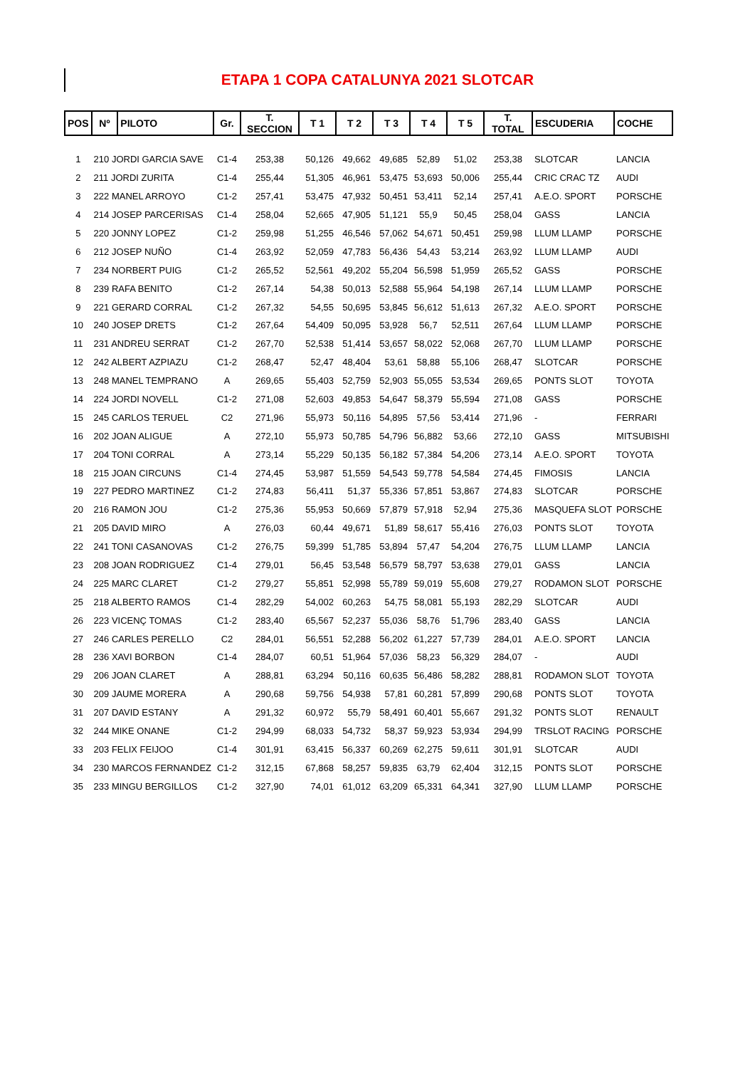ETAPA 1 COPA CATALUNYA 2021 SLOTCAR
| POS | Nº | PILOTO | Gr. | T. SECCION | T 1 | T 2 | T 3 | T 4 | T 5 | T. TOTAL | ESCUDERIA | COCHE |
| --- | --- | --- | --- | --- | --- | --- | --- | --- | --- | --- | --- | --- |
| 1 | 210 JORDI GARCIA SAVE | | C1-4 | 253,38 | 50,126 | 49,662 | 49,685 | 52,89 | 51,02 | 253,38 | SLOTCAR | LANCIA |
| 2 | 211 JORDI ZURITA | | C1-4 | 255,44 | 51,305 | 46,961 | 53,475 | 53,693 | 50,006 | 255,44 | CRIC CRAC TZ | AUDI |
| 3 | 222 MANEL ARROYO | | C1-2 | 257,41 | 53,475 | 47,932 | 50,451 | 53,411 | 52,14 | 257,41 | A.E.O. SPORT | PORSCHE |
| 4 | 214 JOSEP PARCERISAS | | C1-4 | 258,04 | 52,665 | 47,905 | 51,121 | 55,9 | 50,45 | 258,04 | GASS | LANCIA |
| 5 | 220 JONNY LOPEZ | | C1-2 | 259,98 | 51,255 | 46,546 | 57,062 | 54,671 | 50,451 | 259,98 | LLUM LLAMP | PORSCHE |
| 6 | 212 JOSEP NUÑO | | C1-4 | 263,92 | 52,059 | 47,783 | 56,436 | 54,43 | 53,214 | 263,92 | LLUM LLAMP | AUDI |
| 7 | 234 NORBERT PUIG | | C1-2 | 265,52 | 52,561 | 49,202 | 55,204 | 56,598 | 51,959 | 265,52 | GASS | PORSCHE |
| 8 | 239 RAFA BENITO | | C1-2 | 267,14 | 54,38 | 50,013 | 52,588 | 55,964 | 54,198 | 267,14 | LLUM LLAMP | PORSCHE |
| 9 | 221 GERARD CORRAL | | C1-2 | 267,32 | 54,55 | 50,695 | 53,845 | 56,612 | 51,613 | 267,32 | A.E.O. SPORT | PORSCHE |
| 10 | 240 JOSEP DRETS | | C1-2 | 267,64 | 54,409 | 50,095 | 53,928 | 56,7 | 52,511 | 267,64 | LLUM LLAMP | PORSCHE |
| 11 | 231 ANDREU SERRAT | | C1-2 | 267,70 | 52,538 | 51,414 | 53,657 | 58,022 | 52,068 | 267,70 | LLUM LLAMP | PORSCHE |
| 12 | 242 ALBERT AZPIAZU | | C1-2 | 268,47 | 52,47 | 48,404 | 53,61 | 58,88 | 55,106 | 268,47 | SLOTCAR | PORSCHE |
| 13 | 248 MANEL TEMPRANO | | A | 269,65 | 55,403 | 52,759 | 52,903 | 55,055 | 53,534 | 269,65 | PONTS SLOT | TOYOTA |
| 14 | 224 JORDI NOVELL | | C1-2 | 271,08 | 52,603 | 49,853 | 54,647 | 58,379 | 55,594 | 271,08 | GASS | PORSCHE |
| 15 | 245 CARLOS TERUEL | | C2 | 271,96 | 55,973 | 50,116 | 54,895 | 57,56 | 53,414 | 271,96 | - | FERRARI |
| 16 | 202 JOAN ALIGUE | | A | 272,10 | 55,973 | 50,785 | 54,796 | 56,882 | 53,66 | 272,10 | GASS | MITSUBISHI |
| 17 | 204 TONI CORRAL | | A | 273,14 | 55,229 | 50,135 | 56,182 | 57,384 | 54,206 | 273,14 | A.E.O. SPORT | TOYOTA |
| 18 | 215 JOAN CIRCUNS | | C1-4 | 274,45 | 53,987 | 51,559 | 54,543 | 59,778 | 54,584 | 274,45 | FIMOSIS | LANCIA |
| 19 | 227 PEDRO MARTINEZ | | C1-2 | 274,83 | 56,411 | 51,37 | 55,336 | 57,851 | 53,867 | 274,83 | SLOTCAR | PORSCHE |
| 20 | 216 RAMON JOU | | C1-2 | 275,36 | 55,953 | 50,669 | 57,879 | 57,918 | 52,94 | 275,36 | MASQUEFA SLOT | PORSCHE |
| 21 | 205 DAVID MIRO | | A | 276,03 | 60,44 | 49,671 | 51,89 | 58,617 | 55,416 | 276,03 | PONTS SLOT | TOYOTA |
| 22 | 241 TONI CASANOVAS | | C1-2 | 276,75 | 59,399 | 51,785 | 53,894 | 57,47 | 54,204 | 276,75 | LLUM LLAMP | LANCIA |
| 23 | 208 JOAN RODRIGUEZ | | C1-4 | 279,01 | 56,45 | 53,548 | 56,579 | 58,797 | 53,638 | 279,01 | GASS | LANCIA |
| 24 | 225 MARC CLARET | | C1-2 | 279,27 | 55,851 | 52,998 | 55,789 | 59,019 | 55,608 | 279,27 | RODAMON SLOT | PORSCHE |
| 25 | 218 ALBERTO RAMOS | | C1-4 | 282,29 | 54,002 | 60,263 | 54,75 | 58,081 | 55,193 | 282,29 | SLOTCAR | AUDI |
| 26 | 223 VICENÇ TOMAS | | C1-2 | 283,40 | 65,567 | 52,237 | 55,036 | 58,76 | 51,796 | 283,40 | GASS | LANCIA |
| 27 | 246 CARLES PERELLO | | C2 | 284,01 | 56,551 | 52,288 | 56,202 | 61,227 | 57,739 | 284,01 | A.E.O. SPORT | LANCIA |
| 28 | 236 XAVI BORBON | | C1-4 | 284,07 | 60,51 | 51,964 | 57,036 | 58,23 | 56,329 | 284,07 | - | AUDI |
| 29 | 206 JOAN CLARET | | A | 288,81 | 63,294 | 50,116 | 60,635 | 56,486 | 58,282 | 288,81 | RODAMON SLOT | TOYOTA |
| 30 | 209 JAUME MORERA | | A | 290,68 | 59,756 | 54,938 | 57,81 | 60,281 | 57,899 | 290,68 | PONTS SLOT | TOYOTA |
| 31 | 207 DAVID ESTANY | | A | 291,32 | 60,972 | 55,79 | 58,491 | 60,401 | 55,667 | 291,32 | PONTS SLOT | RENAULT |
| 32 | 244 MIKE ONANE | | C1-2 | 294,99 | 68,033 | 54,732 | 58,37 | 59,923 | 53,934 | 294,99 | TRSLOT RACING | PORSCHE |
| 33 | 203 FELIX FEIJOO | | C1-4 | 301,91 | 63,415 | 56,337 | 60,269 | 62,275 | 59,611 | 301,91 | SLOTCAR | AUDI |
| 34 | 230 MARCOS FERNANDEZ | | C1-2 | 312,15 | 67,868 | 58,257 | 59,835 | 63,79 | 62,404 | 312,15 | PONTS SLOT | PORSCHE |
| 35 | 233 MINGU BERGILLOS | | C1-2 | 327,90 | 74,01 | 61,012 | 63,209 | 65,331 | 64,341 | 327,90 | LLUM LLAMP | PORSCHE |